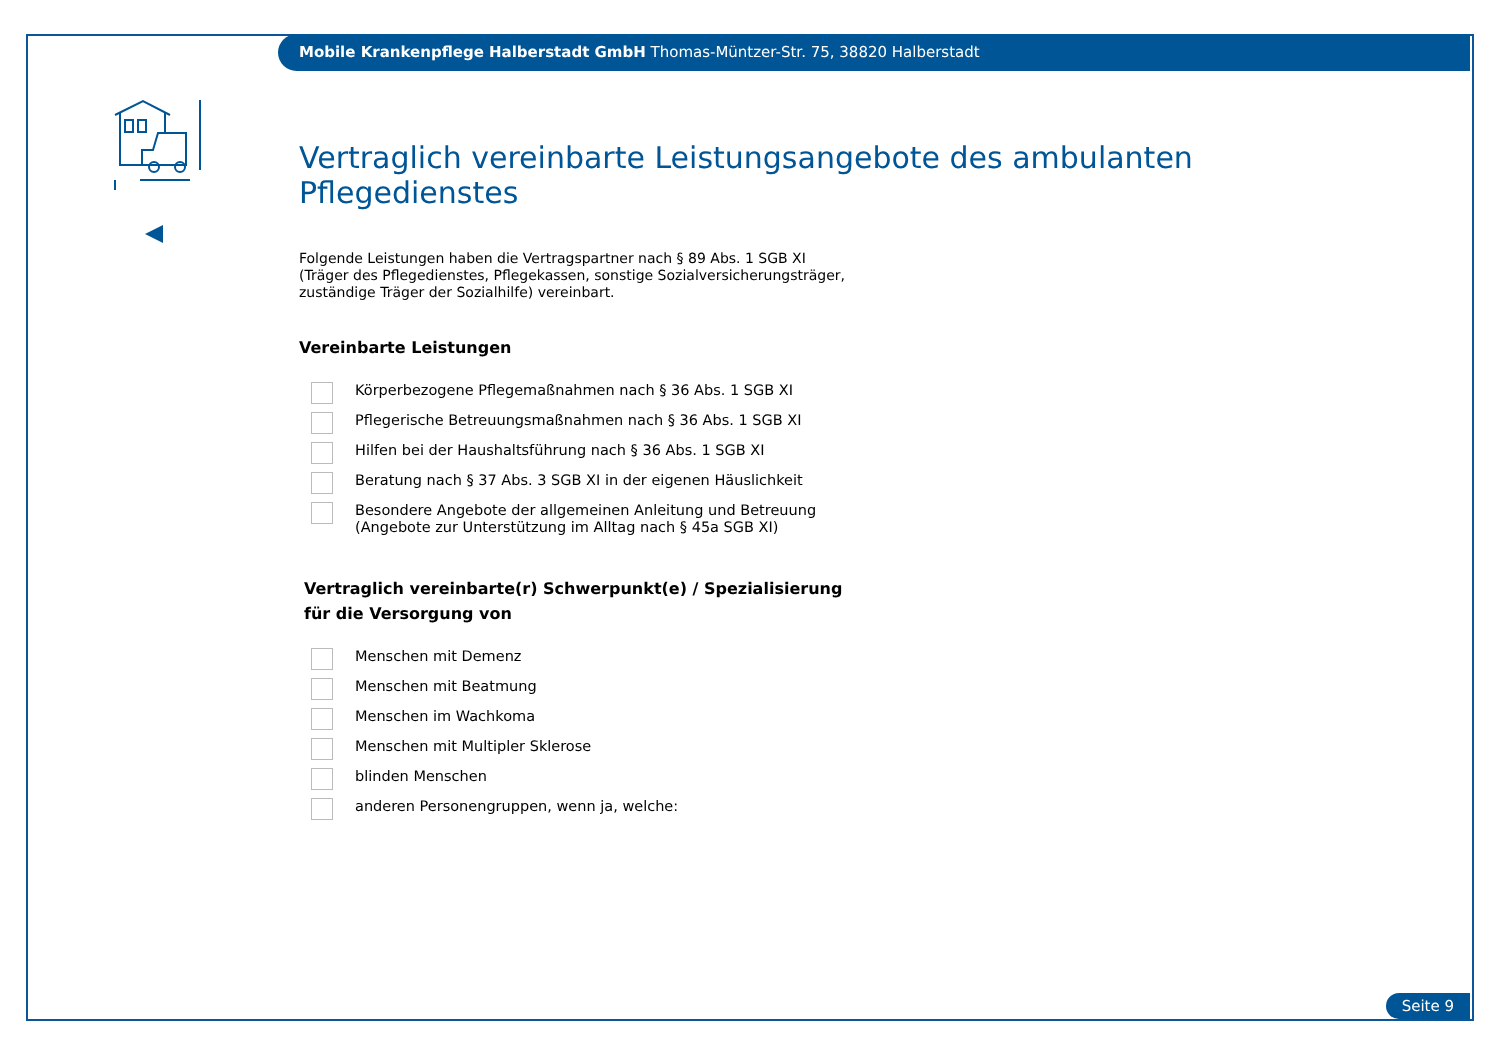Mobile Krankenpflege Halberstadt GmbH Thomas-Müntzer-Str. 75, 38820 Halberstadt
Vertraglich vereinbarte Leistungsangebote des ambulanten Pflegedienstes
Folgende Leistungen haben die Vertragspartner nach § 89 Abs. 1 SGB XI
(Träger des Pflegedienstes, Pflegekassen, sonstige Sozialversicherungsträger,
zuständige Träger der Sozialhilfe) vereinbart.
Vereinbarte Leistungen
Körperbezogene Pflegemaßnahmen nach § 36 Abs. 1 SGB XI
Pflegerische Betreuungsmaßnahmen nach § 36 Abs. 1 SGB XI
Hilfen bei der Haushaltsführung nach § 36 Abs. 1 SGB XI
Beratung nach § 37 Abs. 3 SGB XI in der eigenen Häuslichkeit
Besondere Angebote der allgemeinen Anleitung und Betreuung
(Angebote zur Unterstützung im Alltag nach § 45a SGB XI)
Vertraglich vereinbarte(r) Schwerpunkt(e) / Spezialisierung
für die Versorgung von
Menschen mit Demenz
Menschen mit Beatmung
Menschen im Wachkoma
Menschen mit Multipler Sklerose
blinden Menschen
anderen Personengruppen, wenn ja, welche:
Seite 9